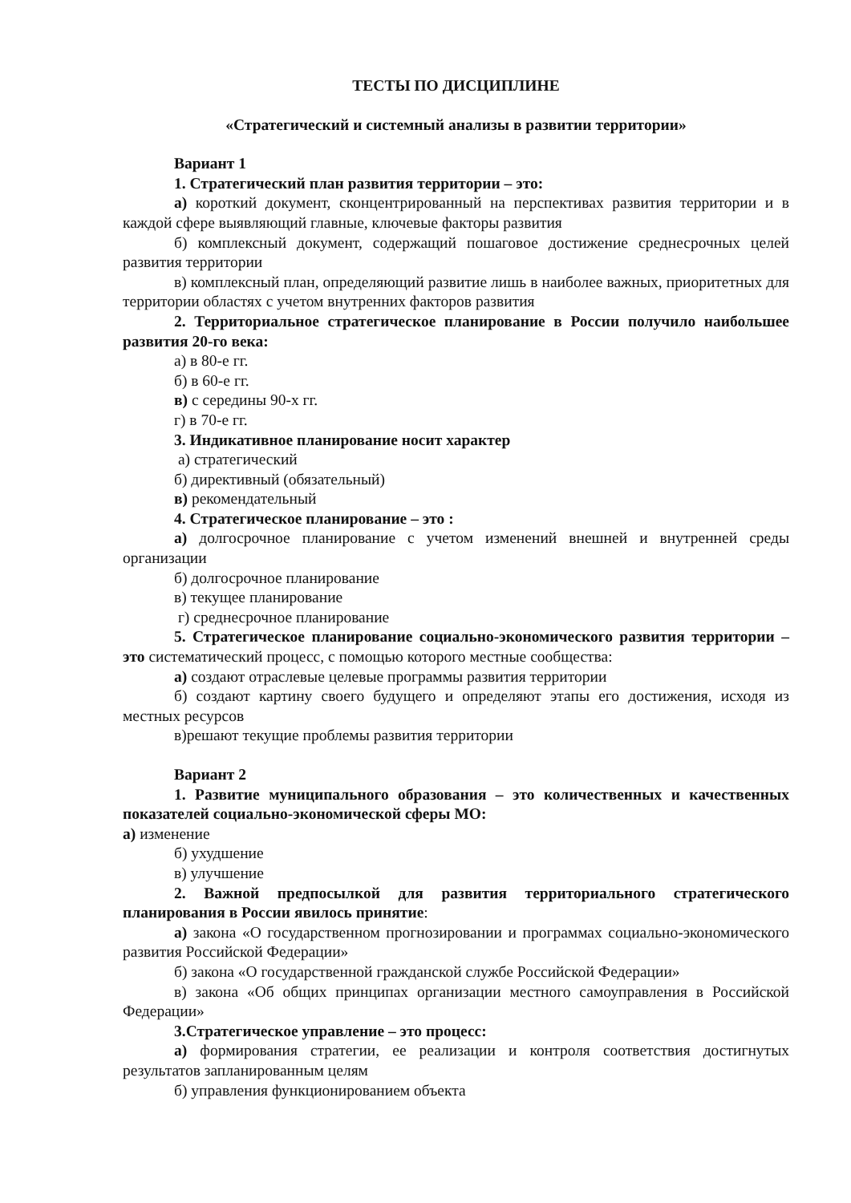ТЕСТЫ ПО ДИСЦИПЛИНЕ
«Стратегический и системный анализы в развитии территории»
Вариант 1
1. Стратегический план развития территории – это:
а) короткий документ, сконцентрированный на перспективах развития территории и в каждой сфере выявляющий главные, ключевые факторы развития
б) комплексный документ, содержащий пошаговое достижение среднесрочных целей развития территории
в) комплексный план, определяющий развитие лишь в наиболее важных, приоритетных для территории областях с учетом внутренних факторов развития
2. Территориальное стратегическое планирование в России получило наибольшее развития 20-го века:
а) в 80-е гг.
б) в 60-е гг.
в) с середины 90-х гг.
г) в 70-е гг.
3. Индикативное планирование носит характер
а) стратегический
б) директивный (обязательный)
в) рекомендательный
4. Стратегическое планирование – это :
а) долгосрочное планирование с учетом изменений внешней и внутренней среды организации
б) долгосрочное планирование
в) текущее планирование
г) среднесрочное планирование
5. Стратегическое планирование социально-экономического развития территории – это систематический процесс, с помощью которого местные сообщества:
а) создают отраслевые целевые программы развития территории
б) создают картину своего будущего и определяют этапы его достижения, исходя из местных ресурсов
в)решают текущие проблемы развития территории
Вариант 2
1. Развитие муниципального образования – это количественных и качественных показателей социально-экономической сферы МО:
а) изменение
б) ухудшение
в) улучшение
2. Важной предпосылкой для развития территориального стратегического планирования в России явилось принятие:
а) закона «О государственном прогнозировании и программах социально-экономического развития Российской Федерации»
б) закона «О государственной гражданской службе Российской Федерации»
в) закона «Об общих принципах организации местного самоуправления в Российской Федерации»
3.Стратегическое управление – это процесс:
а) формирования стратегии, ее реализации и контроля соответствия достигнутых результатов запланированным целям
б) управления функционированием объекта